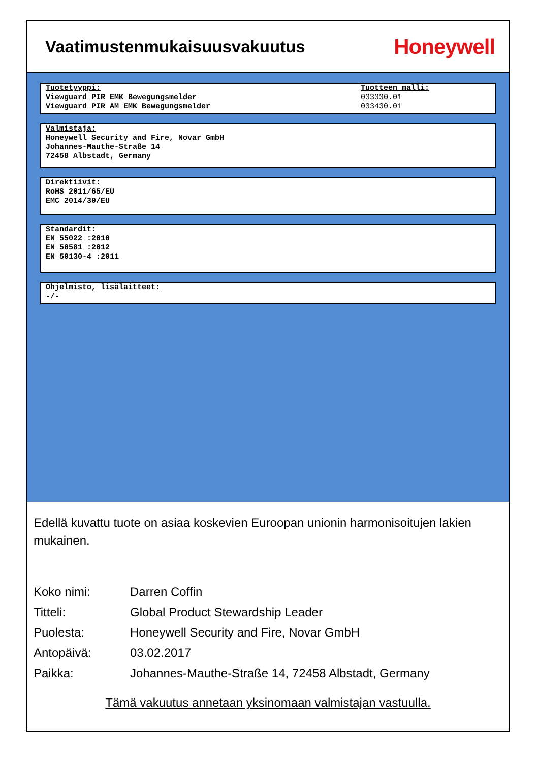Vaatimustenmukaisuusvakuutus
Honeywell
Tuotetyyppi:
Viewguard PIR EMK Bewegungsmelder
Viewguard PIR AM EMK Bewegungsmelder
Tuotteen malli:
033330.01
033430.01
Valmistaja:
Honeywell Security and Fire, Novar GmbH
Johannes-Mauthe-Straße 14
72458 Albstadt, Germany
Direktiivit:
RoHS 2011/65/EU
EMC 2014/30/EU
Standardit:
EN 55022 :2010
EN 50581 :2012
EN 50130-4 :2011
Ohjelmisto, lisälaitteet:
-/-
Edellä kuvattu tuote on asiaa koskevien Euroopan unionin harmonisoitujen lakien mukainen.
Koko nimi: Darren Coffin
Titteli: Global Product Stewardship Leader
Puolesta: Honeywell Security and Fire, Novar GmbH
Antopäivä: 03.02.2017
Paikka: Johannes-Mauthe-Straße 14, 72458 Albstadt, Germany
Tämä vakuutus annetaan yksinomaan valmistajan vastuulla.